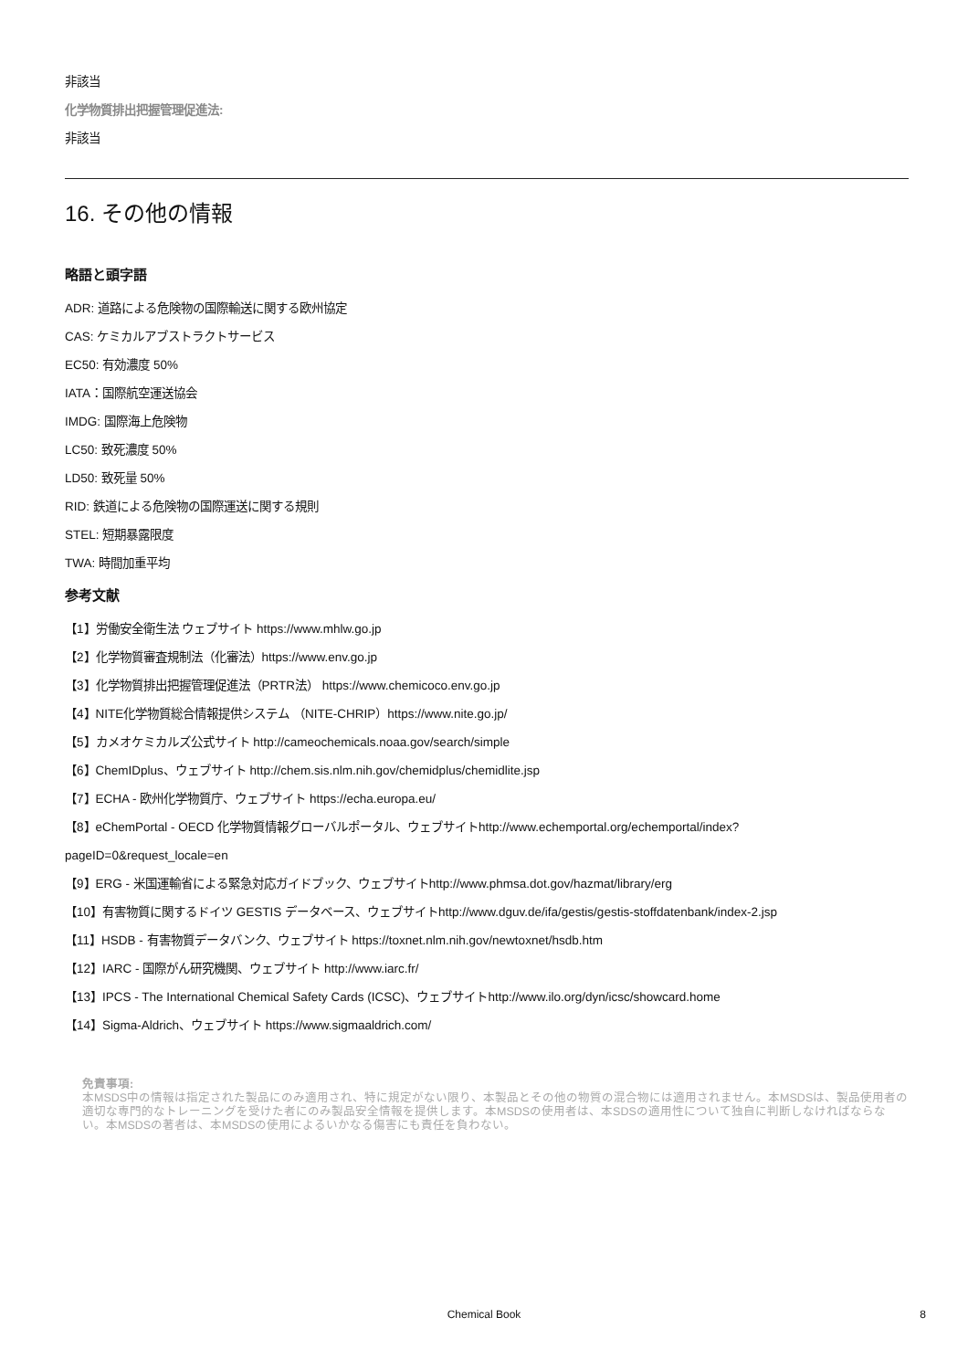非該当
化学物質排出把握管理促進法:
非該当
16. その他の情報
略語と頭字語
ADR: 道路による危険物の国際輸送に関する欧州協定
CAS: ケミカルアブストラクトサービス
EC50: 有効濃度 50%
IATA：国際航空運送協会
IMDG: 国際海上危険物
LC50: 致死濃度 50%
LD50: 致死量 50%
RID: 鉄道による危険物の国際運送に関する規則
STEL: 短期暴露限度
TWA: 時間加重平均
参考文献
【1】労働安全衛生法 ウェブサイト https://www.mhlw.go.jp
【2】化学物質審査規制法（化審法）https://www.env.go.jp
【3】化学物質排出把握管理促進法（PRTR法） https://www.chemicoco.env.go.jp
【4】NITE化学物質総合情報提供システム （NITE-CHRIP）https://www.nite.go.jp/
【5】カメオケミカルズ公式サイト http://cameochemicals.noaa.gov/search/simple
【6】ChemIDplus、ウェブサイト http://chem.sis.nlm.nih.gov/chemidplus/chemidlite.jsp
【7】ECHA - 欧州化学物質庁、ウェブサイト https://echa.europa.eu/
【8】eChemPortal - OECD 化学物質情報グローバルポータル、ウェブサイトhttp://www.echemportal.org/echemportal/index?
pageID=0&request_locale=en
【9】ERG - 米国運輸省による緊急対応ガイドブック、ウェブサイトhttp://www.phmsa.dot.gov/hazmat/library/erg
【10】有害物質に関するドイツ GESTIS データベース、ウェブサイトhttp://www.dguv.de/ifa/gestis/gestis-stoffdatenbank/index-2.jsp
【11】HSDB - 有害物質データバンク、ウェブサイト https://toxnet.nlm.nih.gov/newtoxnet/hsdb.htm
【12】IARC - 国際がん研究機関、ウェブサイト http://www.iarc.fr/
【13】IPCS - The International Chemical Safety Cards (ICSC)、ウェブサイトhttp://www.ilo.org/dyn/icsc/showcard.home
【14】Sigma-Aldrich、ウェブサイト https://www.sigmaaldrich.com/
免責事項:
本MSDS中の情報は指定された製品にのみ適用され、特に規定がない限り、本製品とその他の物質の混合物には適用されません。本MSDSは、製品使用者の適切な専門的なトレーニングを受けた者にのみ製品安全情報を提供します。本MSDSの使用者は、本SDSの適用性について独自に判断しなければならない。本MSDSの著者は、本MSDSの使用によるいかなる傷害にも責任を負わない。
Chemical Book 8